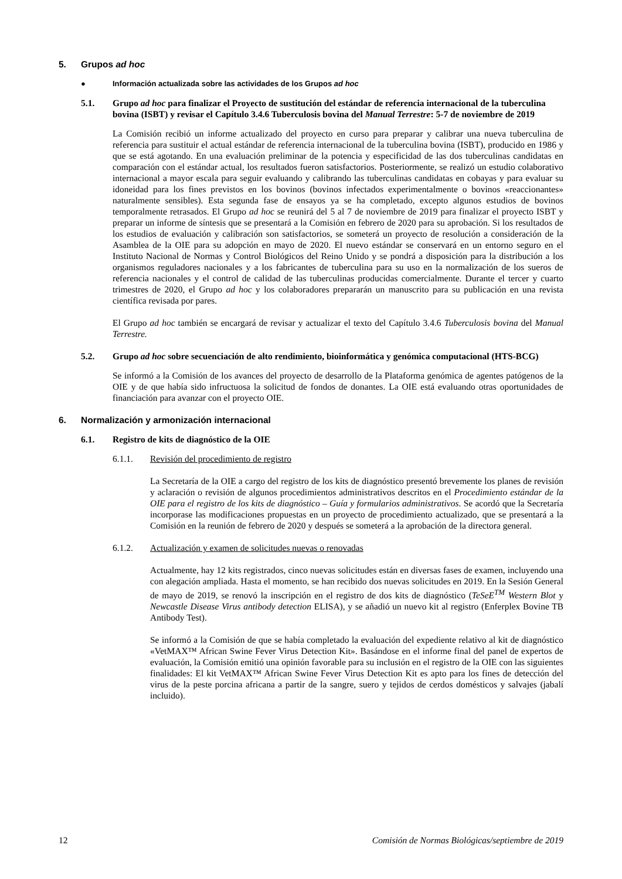5. Grupos ad hoc
● Información actualizada sobre las actividades de los Grupos ad hoc
5.1. Grupo ad hoc para finalizar el Proyecto de sustitución del estándar de referencia internacional de la tuberculina bovina (ISBT) y revisar el Capítulo 3.4.6 Tuberculosis bovina del Manual Terrestre: 5-7 de noviembre de 2019
La Comisión recibió un informe actualizado del proyecto en curso para preparar y calibrar una nueva tuberculina de referencia para sustituir el actual estándar de referencia internacional de la tuberculina bovina (ISBT), producido en 1986 y que se está agotando. En una evaluación preliminar de la potencia y especificidad de las dos tuberculinas candidatas en comparación con el estándar actual, los resultados fueron satisfactorios. Posteriormente, se realizó un estudio colaborativo internacional a mayor escala para seguir evaluando y calibrando las tuberculinas candidatas en cobayas y para evaluar su idoneidad para los fines previstos en los bovinos (bovinos infectados experimentalmente o bovinos «reaccionantes» naturalmente sensibles). Esta segunda fase de ensayos ya se ha completado, excepto algunos estudios de bovinos temporalmente retrasados. El Grupo ad hoc se reunirá del 5 al 7 de noviembre de 2019 para finalizar el proyecto ISBT y preparar un informe de síntesis que se presentará a la Comisión en febrero de 2020 para su aprobación. Si los resultados de los estudios de evaluación y calibración son satisfactorios, se someterá un proyecto de resolución a consideración de la Asamblea de la OIE para su adopción en mayo de 2020. El nuevo estándar se conservará en un entorno seguro en el Instituto Nacional de Normas y Control Biológicos del Reino Unido y se pondrá a disposición para la distribución a los organismos reguladores nacionales y a los fabricantes de tuberculina para su uso en la normalización de los sueros de referencia nacionales y el control de calidad de las tuberculinas producidas comercialmente. Durante el tercer y cuarto trimestres de 2020, el Grupo ad hoc y los colaboradores prepararán un manuscrito para su publicación en una revista científica revisada por pares.
El Grupo ad hoc también se encargará de revisar y actualizar el texto del Capítulo 3.4.6 Tuberculosis bovina del Manual Terrestre.
5.2. Grupo ad hoc sobre secuenciación de alto rendimiento, bioinformática y genómica computacional (HTS-BCG)
Se informó a la Comisión de los avances del proyecto de desarrollo de la Plataforma genómica de agentes patógenos de la OIE y de que había sido infructuosa la solicitud de fondos de donantes. La OIE está evaluando otras oportunidades de financiación para avanzar con el proyecto OIE.
6. Normalización y armonización internacional
6.1. Registro de kits de diagnóstico de la OIE
6.1.1. Revisión del procedimiento de registro
La Secretaría de la OIE a cargo del registro de los kits de diagnóstico presentó brevemente los planes de revisión y aclaración o revisión de algunos procedimientos administrativos descritos en el Procedimiento estándar de la OIE para el registro de los kits de diagnóstico – Guía y formularios administrativos. Se acordó que la Secretaría incorporase las modificaciones propuestas en un proyecto de procedimiento actualizado, que se presentará a la Comisión en la reunión de febrero de 2020 y después se someterá a la aprobación de la directora general.
6.1.2. Actualización y examen de solicitudes nuevas o renovadas
Actualmente, hay 12 kits registrados, cinco nuevas solicitudes están en diversas fases de examen, incluyendo una con alegación ampliada. Hasta el momento, se han recibido dos nuevas solicitudes en 2019. En la Sesión General de mayo de 2019, se renovó la inscripción en el registro de dos kits de diagnóstico (TeSeE<sup>TM</sup> Western Blot y Newcastle Disease Virus antibody detection ELISA), y se añadió un nuevo kit al registro (Enferplex Bovine TB Antibody Test).
Se informó a la Comisión de que se había completado la evaluación del expediente relativo al kit de diagnóstico «VetMAX™ African Swine Fever Virus Detection Kit». Basándose en el informe final del panel de expertos de evaluación, la Comisión emitió una opinión favorable para su inclusión en el registro de la OIE con las siguientes finalidades: El kit VetMAX™ African Swine Fever Virus Detection Kit es apto para los fines de detección del virus de la peste porcina africana a partir de la sangre, suero y tejidos de cerdos domésticos y salvajes (jabalí incluido).
12 Comisión de Normas Biológicas/septiembre de 2019